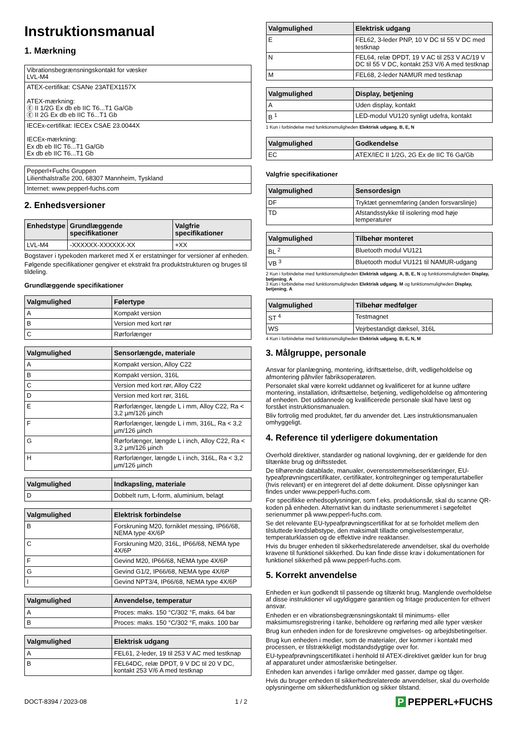Instruktionsmanual
1. Mærkning
| Vibrationsbegrænsningskontakt for væsker LVL-M4 |
| ATEX-certifikat: CSANe 23ATEX1157X ATEX-mærkning: Ⓔ II 1/2G Ex db eb IIC T6...T1 Ga/Gb Ⓔ II 2G Ex db eb IIC T6...T1 Gb |
| IECEx-certifikat: IECEx CSAE 23.0044X IECEx-mærkning: Ex db eb IIC T6...T1 Ga/Gb Ex db eb IIC T6...T1 Gb |
| Pepperl+Fuchs Gruppen Lilienthalstraße 200, 68307 Mannheim, Tyskland |
| Internet: www.pepperl-fuchs.com |
2. Enhedsversioner
| Enhedstype | Grundlæggende specifikationer | Valgfrie specifikationer |
| --- | --- | --- |
| LVL-M4 | -XXXXXX-XXXXXX-XX | +XX |
Bogstaver i typekoden markeret med X er erstatninger for versioner af enheden.
Følgende specifikationer gengiver et ekstrakt fra produktstrukturen og bruges til tildeling.
Grundlæggende specifikationer
| Valgmulighed | Følertype |
| --- | --- |
| A | Kompakt version |
| B | Version med kort rør |
| C | Rørforlænger |
| Valgmulighed | Sensorlængde, materiale |
| --- | --- |
| A | Kompakt version, Alloy C22 |
| B | Kompakt version, 316L |
| C | Version med kort rør, Alloy C22 |
| D | Version med kort rør, 316L |
| E | Rørforlænger, længde L i mm, Alloy C22, Ra < 3,2 µm/126 µinch |
| F | Rørforlænger, længde L i mm, 316L, Ra < 3,2 µm/126 µinch |
| G | Rørforlænger, længde L i inch, Alloy C22, Ra < 3,2 µm/126 µinch |
| H | Rørforlænger, længde L i inch, 316L, Ra < 3,2 µm/126 µinch |
| Valgmulighed | Indkapsling, materiale |
| --- | --- |
| D | Dobbelt rum, L-form, aluminium, belagt |
| Valgmulighed | Elektrisk forbindelse |
| --- | --- |
| B | Forskruning M20, forniklet messing, IP66/68, NEMA type 4X/6P |
| C | Forskruning M20, 316L, IP66/68, NEMA type 4X/6P |
| F | Gevind M20, IP66/68, NEMA type 4X/6P |
| G | Gevind G1/2, IP66/68, NEMA type 4X/6P |
| I | Gevind NPT3/4, IP66/68, NEMA type 4X/6P |
| Valgmulighed | Anvendelse, temperatur |
| --- | --- |
| A | Proces: maks. 150 °C/302 °F, maks. 64 bar |
| B | Proces: maks. 150 °C/302 °F, maks. 100 bar |
| Valgmulighed | Elektrisk udgang |
| --- | --- |
| A | FEL61, 2-leder, 19 til 253 V AC med testknap |
| B | FEL64DC, relæ DPDT, 9 V DC til 20 V DC, kontakt 253 V/6 A med testknap |
| Valgmulighed | Elektrisk udgang |
| --- | --- |
| E | FEL62, 3-leder PNP, 10 V DC til 55 V DC med testknap |
| N | FEL64, relæ DPDT, 19 V AC til 253 V AC/19 V DC til 55 V DC, kontakt 253 V/6 A med testknap |
| M | FEL68, 2-leder NAMUR med testknap |
| Valgmulighed | Display, betjening |
| --- | --- |
| A | Uden display, kontakt |
| B <sup>1</sup> | LED-modul VU120 synligt udefra, kontakt |
1 Kun i forbindelse med funktionsmuligheden Elektrisk udgang, B, E, N
| Valgmulighed | Godkendelse |
| --- | --- |
| EC | ATEX/IEC II 1/2G, 2G Ex de IIC T6 Ga/Gb |
Valgfrie specifikationer
| Valgmulighed | Sensordesign |
| --- | --- |
| DF | Tryktæt gennemføring (anden forsvarslinje) |
| TD | Afstandsstykke til isolering mod høje temperaturer |
| Valgmulighed | Tilbehør monteret |
| --- | --- |
| BL <sup>2</sup> | Bluetooth modul VU121 |
| VB <sup>3</sup> | Bluetooth modul VU121 til NAMUR-udgang |
2 Kun i forbindelse med funktionsmuligheden Elektrisk udgang, A, B, E, N og funktionsmuligheden Display, betjening, A
3 Kun i forbindelse med funktionsmuligheden Elektrisk udgang, M og funktionsmuligheden Display, betjening, A
| Valgmulighed | Tilbehør medfølger |
| --- | --- |
| ST <sup>4</sup> | Testmagnet |
| WS | Vejrbestandigt dæksel, 316L |
4 Kun i forbindelse med funktionsmuligheden Elektrisk udgang, B, E, N, M
3. Målgruppe, personale
Ansvar for planlægning, montering, idriftsættelse, drift, vedligeholdelse og afmontering påhviler fabriksoperatøren.
Personalet skal være korrekt uddannet og kvalificeret for at kunne udføre montering, installation, idriftsættelse, betjening, vedligeholdelse og afmontering af enheden. Det uddannede og kvalificerede personale skal have læst og forstået instruktionsmanualen.
Bliv fortrolig med produktet, før du anvender det. Læs instruktionsmanualen omhyggeligt.
4. Reference til yderligere dokumentation
Overhold direktiver, standarder og national lovgivning, der er gældende for den tiltænkte brug og driftsstedet.
De tilhørende datablade, manualer, overensstemmelseserklæringer, EU-typeafprøvningscertifikater, certifikater, kontroltegninger og temperaturtabeller (hvis relevant) er en integreret del af dette dokument. Disse oplysninger kan findes under www.pepperl-fuchs.com.
For specifikke enhedsoplysninger, som f.eks. produktionsår, skal du scanne QR-koden på enheden. Alternativt kan du indtaste serienummeret i søgefeltet serienummer på www.pepperl-fuchs.com.
Se det relevante EU-typeafprøvningscertifikat for at se forholdet mellem den tilsluttede kredsløbstype, den maksimalt tilladte omgivelsestemperatur, temperaturklassen og de effektive indre reaktanser.
Hvis du bruger enheden til sikkerhedsrelaterede anvendelser, skal du overholde kravene til funktionel sikkerhed. Du kan finde disse krav i dokumentationen for funktionel sikkerhed på www.pepperl-fuchs.com.
5. Korrekt anvendelse
Enheden er kun godkendt til passende og tiltænkt brug. Manglende overholdelse af disse instruktioner vil ugyldiggøre garantien og fritage producenten for ethvert ansvar.
Enheden er en vibrationsbegrænsningskontakt til minimums- eller maksimumsregistrering i tanke, beholdere og rørføring med alle typer væsker
Brug kun enheden inden for de foreskrevne omgivelses- og arbejdsbetingelser.
Brug kun enheden i medier, som de materialer, der kommer i kontakt med processen, er tilstrækkeligt modstandsdygtige over for.
EU-typeafprøvningscertifikatet i henhold til ATEX-direktivet gælder kun for brug af apparaturet under atmosfæriske betingelser.
Enheden kan anvendes i farlige områder med gasser, dampe og tåger.
Hvis du bruger enheden til sikkerhedsrelaterede anvendelser, skal du overholde oplysningerne om sikkerhedsfunktion og sikker tilstand.
DOCT-8394 / 2023-08 1 / 2 P PEPPERL+FUCHS